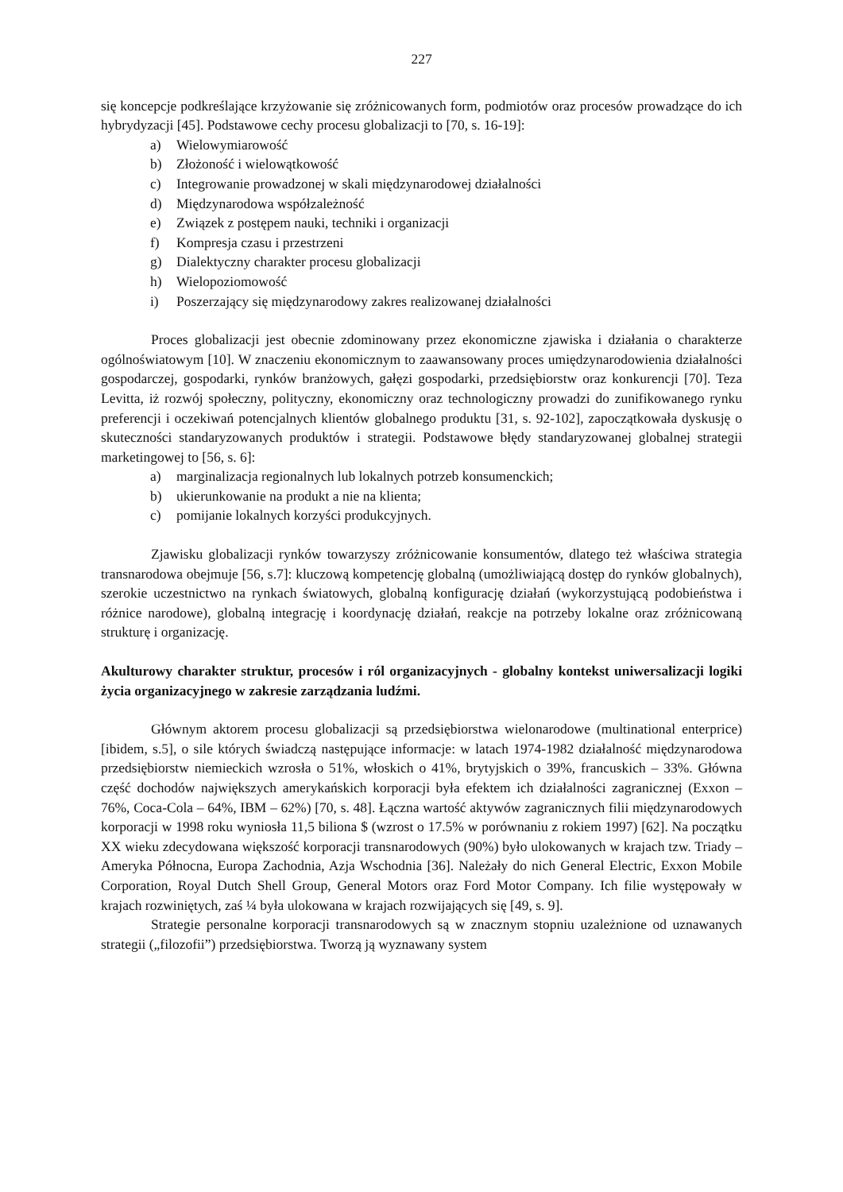227
się koncepcje podkreślające krzyżowanie się zróżnicowanych form, podmiotów oraz procesów prowadzące do ich hybrydyzacji [45]. Podstawowe cechy procesu globalizacji to [70, s. 16-19]:
a) Wielowymiarowość
b) Złożoność i wielowątkowość
c) Integrowanie prowadzonej w skali międzynarodowej działalności
d) Międzynarodowa współzależność
e) Związek z postępem nauki, techniki i organizacji
f) Kompresja czasu i przestrzeni
g) Dialektyczny charakter procesu globalizacji
h) Wielopoziomowość
i) Poszerzający się międzynarodowy zakres realizowanej działalności
Proces globalizacji jest obecnie zdominowany przez ekonomiczne zjawiska i działania o charakterze ogólnoświatowym [10]. W znaczeniu ekonomicznym to zaawansowany proces umiędzynarodowienia działalności gospodarczej, gospodarki, rynków branżowych, gałęzi gospodarki, przedsiębiorstw oraz konkurencji [70]. Teza Levitta, iż rozwój społeczny, polityczny, ekonomiczny oraz technologiczny prowadzi do zunifikowanego rynku preferencji i oczekiwań potencjalnych klientów globalnego produktu [31, s. 92-102], zapoczątkowała dyskusję o skuteczności standaryzowanych produktów i strategii. Podstawowe błędy standaryzowanej globalnej strategii marketingowej to [56, s. 6]:
a) marginalizacja regionalnych lub lokalnych potrzeb konsumenckich;
b) ukierunkowanie na produkt a nie na klienta;
c) pomijanie lokalnych korzyści produkcyjnych.
Zjawisku globalizacji rynków towarzyszy zróżnicowanie konsumentów, dlatego też właściwa strategia transnarodowa obejmuje [56, s.7]: kluczową kompetencję globalną (umożliwiającą dostęp do rynków globalnych), szerokie uczestnictwo na rynkach światowych, globalną konfigurację działań (wykorzystującą podobieństwa i różnice narodowe), globalną integrację i koordynację działań, reakcje na potrzeby lokalne oraz zróżnicowaną strukturę i organizację.
Akulturowy charakter struktur, procesów i ról organizacyjnych - globalny kontekst uniwersalizacji logiki życia organizacyjnego w zakresie zarządzania ludźmi.
Głównym aktorem procesu globalizacji są przedsiębiorstwa wielonarodowe (multinational enterprice) [ibidem, s.5], o sile których świadczą następujące informacje: w latach 1974-1982 działalność międzynarodowa przedsiębiorstw niemieckich wzrosła o 51%, włoskich o 41%, brytyjskich o 39%, francuskich – 33%. Główna część dochodów największych amerykańskich korporacji była efektem ich działalności zagranicznej (Exxon – 76%, Coca-Cola – 64%, IBM – 62%) [70, s. 48]. Łączna wartość aktywów zagranicznych filii międzynarodowych korporacji w 1998 roku wyniosła 11,5 biliona $ (wzrost o 17.5% w porównaniu z rokiem 1997) [62]. Na początku XX wieku zdecydowana większość korporacji transnarodowych (90%) było ulokowanych w krajach tzw. Triady – Ameryka Północna, Europa Zachodnia, Azja Wschodnia [36]. Należały do nich General Electric, Exxon Mobile Corporation, Royal Dutch Shell Group, General Motors oraz Ford Motor Company. Ich filie występowały w krajach rozwiniętych, zaś ¼ była ulokowana w krajach rozwijających się [49, s. 9].
Strategie personalne korporacji transnarodowych są w znacznym stopniu uzależnione od uznawanych strategii („filozofii”) przedsiębiorstwa. Tworzą ją wyznawany system